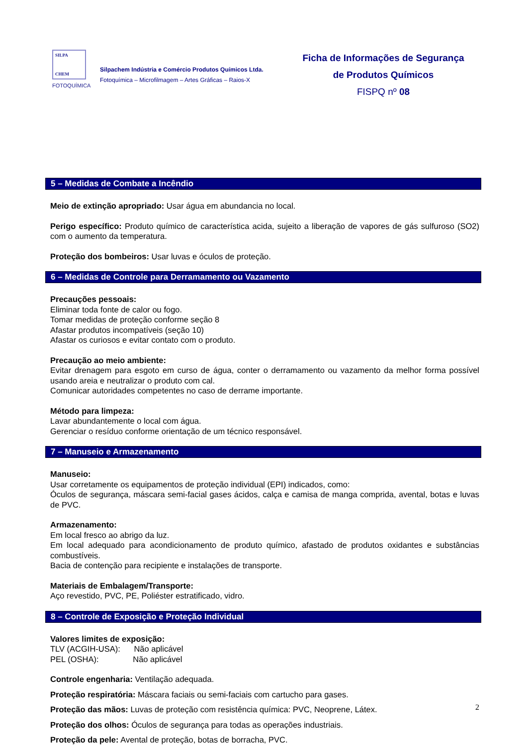SILPA
CHEM
FOTOQUÍMICA
Silpachem Indústria e Comércio Produtos Químicos Ltda.
Fotoquímica – Microfilmagem – Artes Gráficas – Raios-X
Ficha de Informações de Segurança
de Produtos Químicos
FISPQ nº 08
5 – Medidas de Combate a Incêndio
Meio de extinção apropriado: Usar água em abundancia no local.
Perigo específico: Produto químico de característica acida, sujeito a liberação de vapores de gás sulfuroso (SO2) com o aumento da temperatura.
Proteção dos bombeiros: Usar luvas e óculos de proteção.
6 – Medidas de Controle para Derramamento ou Vazamento
Precauções pessoais:
Eliminar toda fonte de calor ou fogo.
Tomar medidas de proteção conforme seção 8
Afastar produtos incompatíveis (seção 10)
Afastar os curiosos e evitar contato com o produto.
Precaução ao meio ambiente:
Evitar drenagem para esgoto em curso de água, conter o derramamento ou vazamento da melhor forma possível usando areia e neutralizar o produto com cal.
Comunicar autoridades competentes no caso de derrame importante.
Método para limpeza:
Lavar abundantemente o local com água.
Gerenciar o resíduo conforme orientação de um técnico responsável.
7 – Manuseio e Armazenamento
Manuseio:
Usar corretamente os equipamentos de proteção individual (EPI) indicados, como:
Óculos de segurança, máscara semi-facial gases ácidos, calça e camisa de manga comprida, avental, botas e luvas de PVC.
Armazenamento:
Em local fresco ao abrigo da luz.
Em local adequado para acondicionamento de produto químico, afastado de produtos oxidantes e substâncias combustíveis.
Bacia de contenção para recipiente e instalações de transporte.
Materiais de Embalagem/Transporte:
Aço revestido, PVC, PE, Poliéster estratificado, vidro.
8 – Controle de Exposição e Proteção Individual
Valores limites de exposição:
TLV (ACGIH-USA): Não aplicável
PEL (OSHA): Não aplicável
Controle engenharia: Ventilação adequada.
Proteção respiratória: Máscara faciais ou semi-faciais com cartucho para gases.
Proteção das mãos: Luvas de proteção com resistência química: PVC, Neoprene, Látex.
Proteção dos olhos: Óculos de segurança para todas as operações industriais.
Proteção da pele: Avental de proteção, botas de borracha, PVC.
2